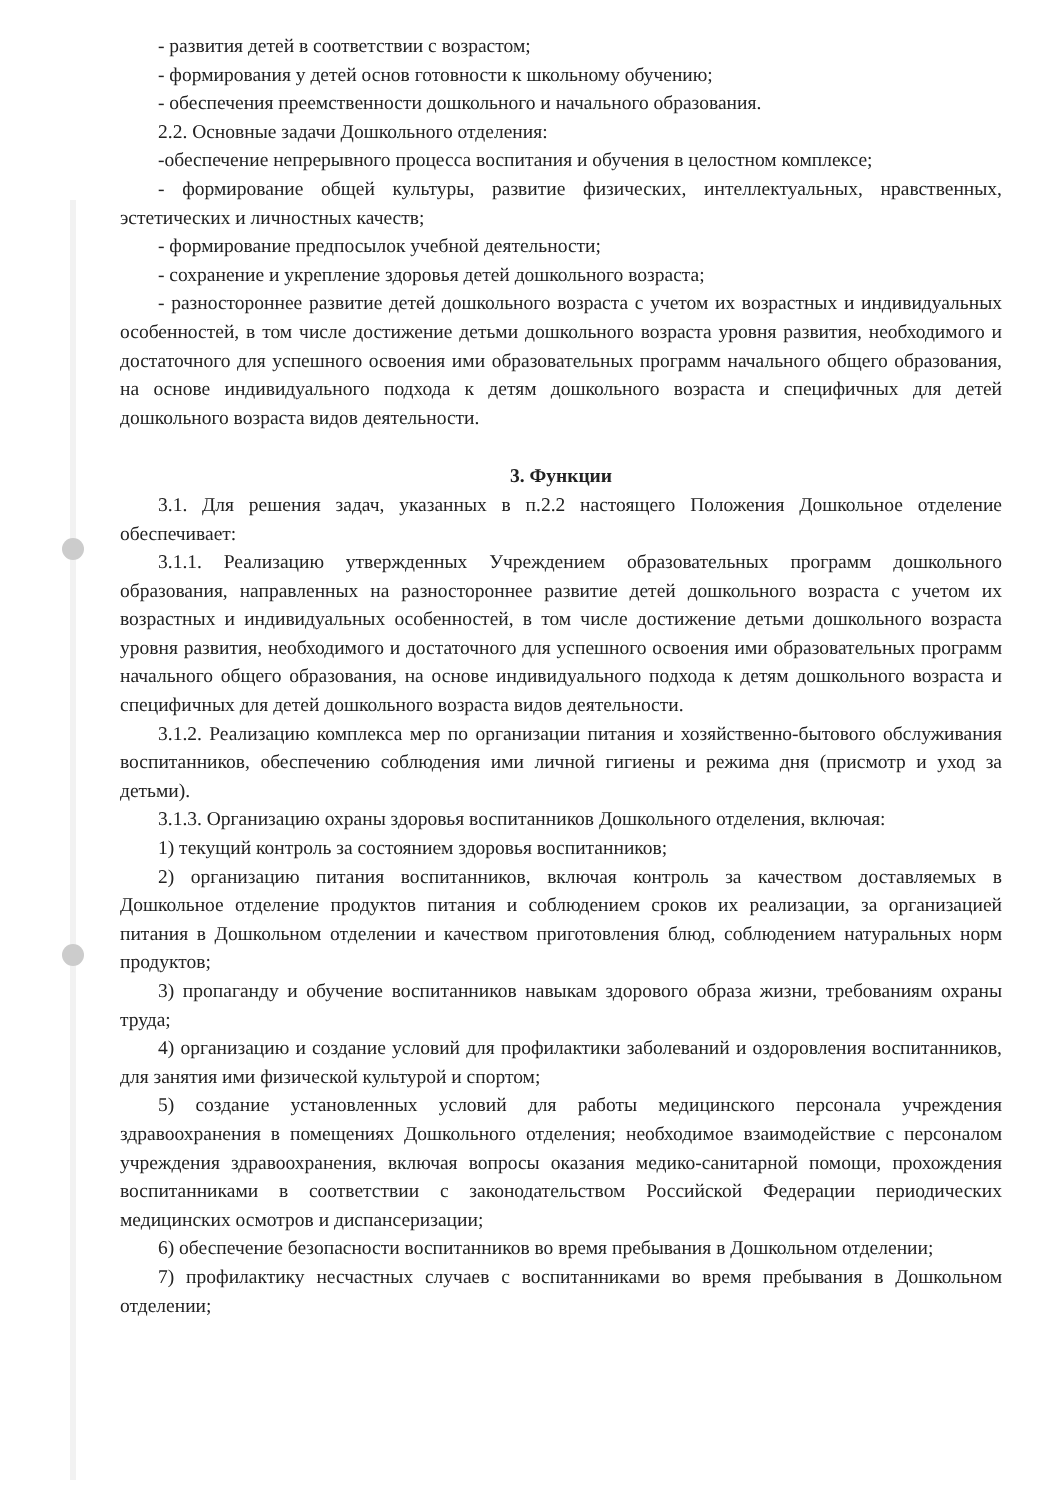- развития детей в соответствии с возрастом;
- формирования у детей основ готовности к школьному обучению;
- обеспечения преемственности дошкольного и начального образования.
2.2. Основные задачи Дошкольного отделения:
-обеспечение непрерывного процесса воспитания и обучения в целостном комплексе;
- формирование общей культуры, развитие физических, интеллектуальных, нравственных, эстетических и личностных качеств;
- формирование предпосылок учебной деятельности;
- сохранение и укрепление здоровья детей дошкольного возраста;
- разностороннее развитие детей дошкольного возраста с учетом их возрастных и индивидуальных особенностей, в том числе достижение детьми дошкольного возраста уровня развития, необходимого и достаточного для успешного освоения ими образовательных программ начального общего образования, на основе индивидуального подхода к детям дошкольного возраста и специфичных для детей дошкольного возраста видов деятельности.
3. Функции
3.1. Для решения задач, указанных в п.2.2 настоящего Положения Дошкольное отделение обеспечивает:
3.1.1. Реализацию утвержденных Учреждением образовательных программ дошкольного образования, направленных на разностороннее развитие детей дошкольного возраста с учетом их возрастных и индивидуальных особенностей, в том числе достижение детьми дошкольного возраста уровня развития, необходимого и достаточного для успешного освоения ими образовательных программ начального общего образования, на основе индивидуального подхода к детям дошкольного возраста и специфичных для детей дошкольного возраста видов деятельности.
3.1.2. Реализацию комплекса мер по организации питания и хозяйственно-бытового обслуживания воспитанников, обеспечению соблюдения ими личной гигиены и режима дня (присмотр и уход за детьми).
3.1.3. Организацию охраны здоровья воспитанников Дошкольного отделения, включая:
1) текущий контроль за состоянием здоровья воспитанников;
2) организацию питания воспитанников, включая контроль за качеством доставляемых в Дошкольное отделение продуктов питания и соблюдением сроков их реализации, за организацией питания в Дошкольном отделении и качеством приготовления блюд, соблюдением натуральных норм продуктов;
3) пропаганду и обучение воспитанников навыкам здорового образа жизни, требованиям охраны труда;
4) организацию и создание условий для профилактики заболеваний и оздоровления воспитанников, для занятия ими физической культурой и спортом;
5) создание установленных условий для работы медицинского персонала учреждения здравоохранения в помещениях Дошкольного отделения; необходимое взаимодействие с персоналом учреждения здравоохранения, включая вопросы оказания медико-санитарной помощи, прохождения воспитанниками в соответствии с законодательством Российской Федерации периодических медицинских осмотров и диспансеризации;
6) обеспечение безопасности воспитанников во время пребывания в Дошкольном отделении;
7) профилактику несчастных случаев с воспитанниками во время пребывания в Дошкольном отделении;